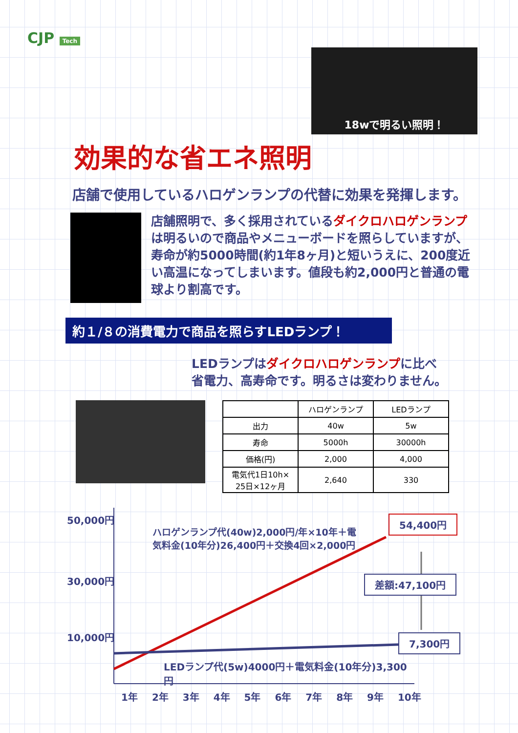CJP Tech
18wで明るい照明！
効果的な省エネ照明
店舗で使用しているハロゲンランプの代替に効果を発揮します。
店舗照明で、多く採用されているダイクロハロゲンランプは明るいので商品やメニューボードを照らしていますが、寿命が約5000時間(約1年8ヶ月)と短いうえに、200度近い高温になってしまいます。値段も約2,000円と普通の電球より割高です。
約１/８の消費電力で商品を照らすLEDランプ！
LEDランプはダイクロハロゲンランプに比べ
省電力、高寿命です。明るさは変わりません。
| | ハロゲンランプ | LEDランプ |
| --- | --- | --- |
| 出力 | 40w | 5w |
| 寿命 | 5000h | 30000h |
| 価格(円) | 2,000 | 4,000 |
| 電気代1日10h× 25日×12ヶ月 | 2,640 | 330 |
50,000円
30,000円
10,000円
ハロゲンランプ代(40w)2,000円/年×10年＋電気料金(10年分)26,400円＋交換4回×2,000円
54,400円
差額:47,100円
7,300円
LEDランプ代(5w)4000円＋電気料金(10年分)3,300円
1年 2年 3年 4年 5年 6年 7年 8年 9年 10年